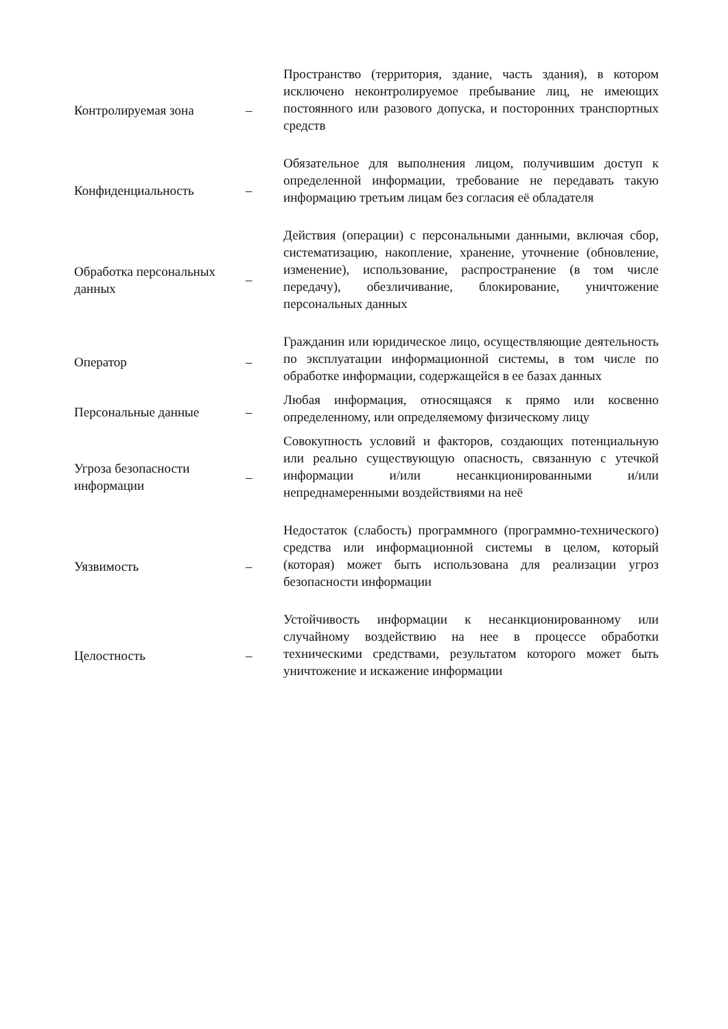| Контролируемая зона | – | Пространство (территория, здание, часть здания), в котором исключено неконтролируемое пребывание лиц, не имеющих постоянного или разового допуска, и посторонних транспортных средств |
| Конфиденциальность | – | Обязательное для выполнения лицом, получившим доступ к определенной информации, требование не передавать такую информацию третьим лицам без согласия её обладателя |
| Обработка персональных данных | – | Действия (операции) с персональными данными, включая сбор, систематизацию, накопление, хранение, уточнение (обновление, изменение), использование, распространение (в том числе передачу), обезличивание, блокирование, уничтожение персональных данных |
| Оператор | – | Гражданин или юридическое лицо, осуществляющие деятельность по эксплуатации информационной системы, в том числе по обработке информации, содержащейся в ее базах данных |
| Персональные данные | – | Любая информация, относящаяся к прямо или косвенно определенному, или определяемому физическому лицу |
| Угроза безопасности информации | – | Совокупность условий и факторов, создающих потенциальную или реально существующую опасность, связанную с утечкой информации и/или несанкционированными и/или непреднамеренными воздействиями на неё |
| Уязвимость | – | Недостаток (слабость) программного (программно-технического) средства или информационной системы в целом, который (которая) может быть использована для реализации угроз безопасности информации |
| Целостность | – | Устойчивость информации к несанкционированному или случайному воздействию на нее в процессе обработки техническими средствами, результатом которого может быть уничтожение и искажение информации |